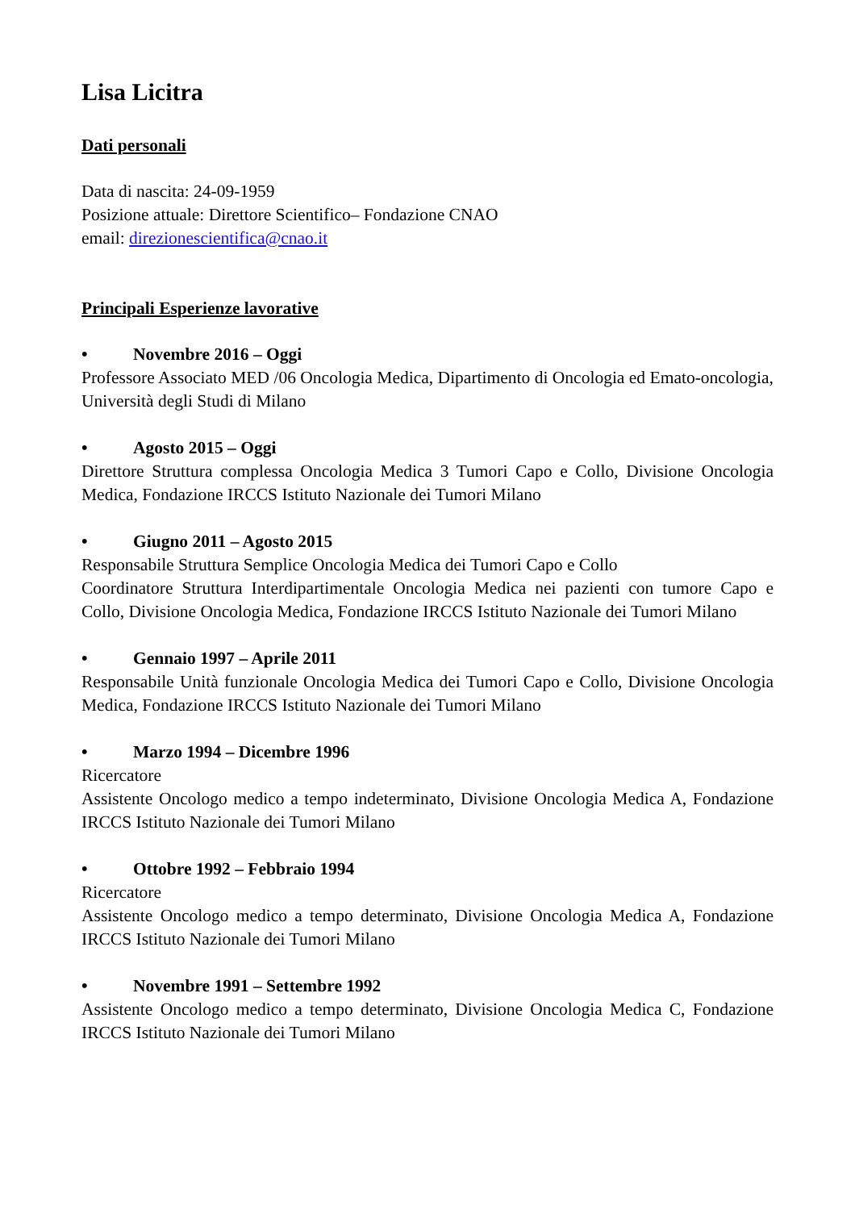Lisa Licitra
Dati personali
Data di nascita: 24-09-1959
Posizione attuale: Direttore Scientifico– Fondazione CNAO
email: direzionescientifica@cnao.it
Principali Esperienze lavorative
• Novembre 2016 – Oggi
Professore Associato MED /06 Oncologia Medica, Dipartimento di Oncologia ed Emato-oncologia, Università degli Studi di Milano
• Agosto 2015 – Oggi
Direttore Struttura complessa Oncologia Medica 3 Tumori Capo e Collo, Divisione Oncologia Medica, Fondazione IRCCS Istituto Nazionale dei Tumori Milano
• Giugno 2011 – Agosto 2015
Responsabile Struttura Semplice Oncologia Medica dei Tumori Capo e Collo
Coordinatore Struttura Interdipartimentale Oncologia Medica nei pazienti con tumore Capo e Collo, Divisione Oncologia Medica, Fondazione IRCCS Istituto Nazionale dei Tumori Milano
• Gennaio 1997 – Aprile 2011
Responsabile Unità funzionale Oncologia Medica dei Tumori Capo e Collo, Divisione Oncologia Medica, Fondazione IRCCS Istituto Nazionale dei Tumori Milano
• Marzo 1994 – Dicembre 1996
Ricercatore
Assistente Oncologo medico a tempo indeterminato, Divisione Oncologia Medica A, Fondazione IRCCS Istituto Nazionale dei Tumori Milano
• Ottobre 1992 – Febbraio 1994
Ricercatore
Assistente Oncologo medico a tempo determinato, Divisione Oncologia Medica A, Fondazione IRCCS Istituto Nazionale dei Tumori Milano
• Novembre 1991 – Settembre 1992
Assistente Oncologo medico a tempo determinato, Divisione Oncologia Medica C, Fondazione IRCCS Istituto Nazionale dei Tumori Milano